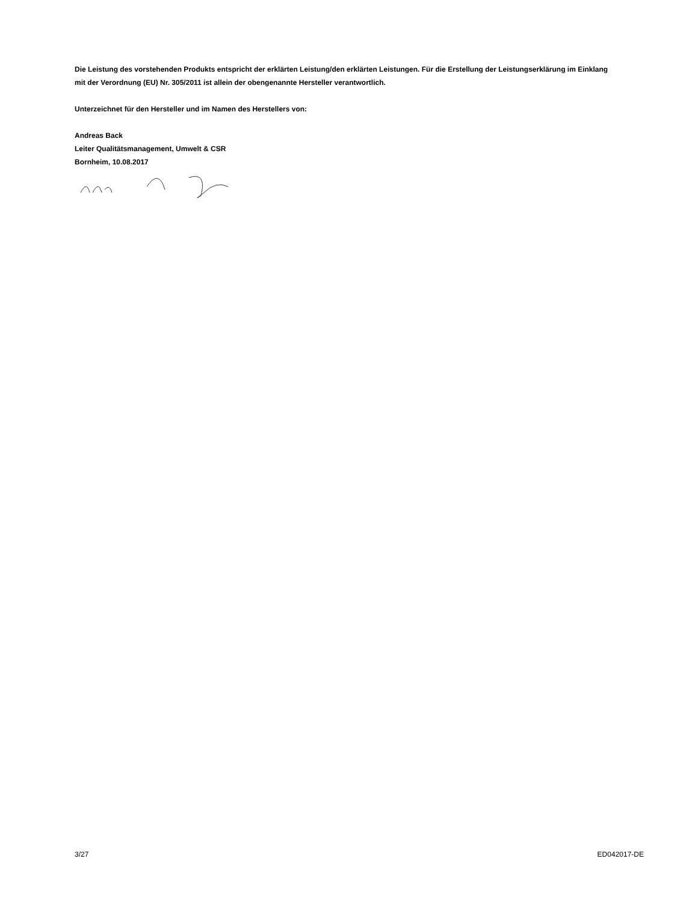Die Leistung des vorstehenden Produkts entspricht der erklärten Leistung/den erklärten Leistungen. Für die Erstellung der Leistungserklärung im Einklang mit der Verordnung (EU) Nr. 305/2011 ist allein der obengenannte Hersteller verantwortlich.
Unterzeichnet für den Hersteller und im Namen des Herstellers von:
Andreas Back
Leiter Qualitätsmanagement, Umwelt & CSR
Bornheim, 10.08.2017
3/27 ED042017-DE